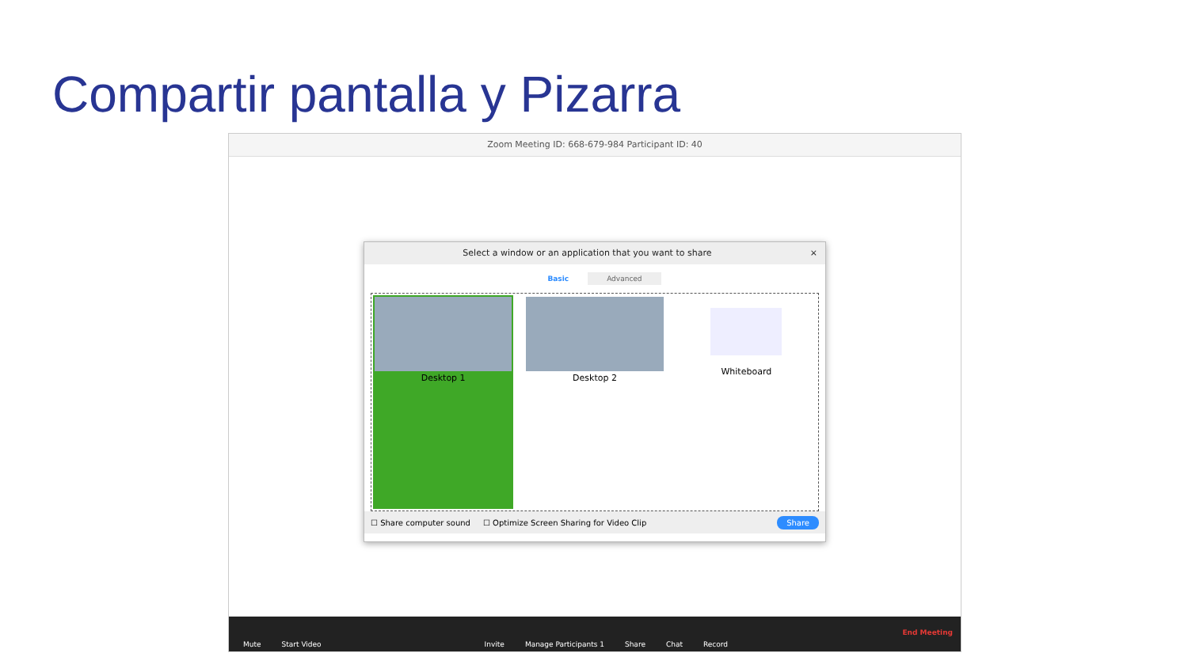Compartir pantalla y Pizarra
Zoom Meeting ID: 668-679-984 Participant ID: 40
Select a window or an application that you want to share ×
Basic Advanced
Desktop 1 Desktop 2 Whiteboard
☐ Share computer sound ☐ Optimize Screen Sharing for Video Clip Share
Mute Start Video Invite Manage Participants 1 Share Chat Record End Meeting